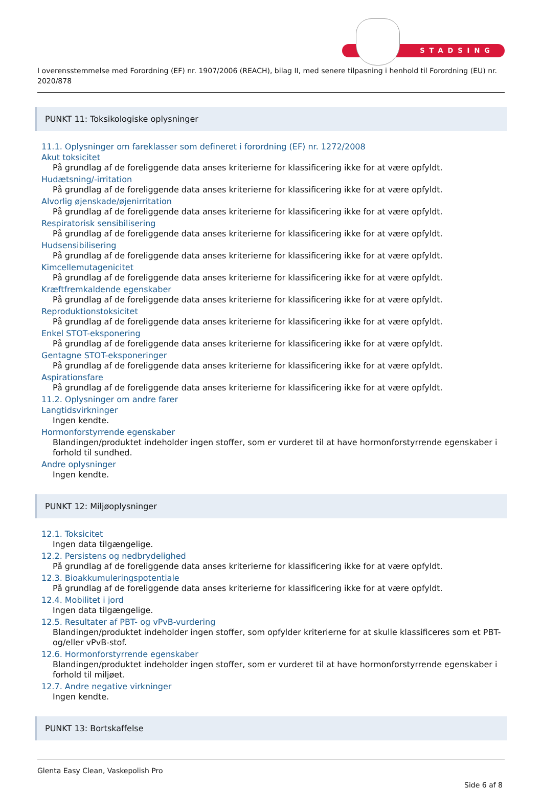STADSING
I overensstemmelse med Forordning (EF) nr. 1907/2006 (REACH), bilag II, med senere tilpasning i henhold til Forordning (EU) nr. 2020/878
PUNKT 11: Toksikologiske oplysninger
11.1. Oplysninger om fareklasser som defineret i forordning (EF) nr. 1272/2008
Akut toksicitet
På grundlag af de foreliggende data anses kriterierne for klassificering ikke for at være opfyldt.
Hudætsning/-irritation
På grundlag af de foreliggende data anses kriterierne for klassificering ikke for at være opfyldt.
Alvorlig øjenskade/øjenirritation
På grundlag af de foreliggende data anses kriterierne for klassificering ikke for at være opfyldt.
Respiratorisk sensibilisering
På grundlag af de foreliggende data anses kriterierne for klassificering ikke for at være opfyldt.
Hudsensibilisering
På grundlag af de foreliggende data anses kriterierne for klassificering ikke for at være opfyldt.
Kimcellemutagenicitet
På grundlag af de foreliggende data anses kriterierne for klassificering ikke for at være opfyldt.
Kræftfremkaldende egenskaber
På grundlag af de foreliggende data anses kriterierne for klassificering ikke for at være opfyldt.
Reproduktionstoksicitet
På grundlag af de foreliggende data anses kriterierne for klassificering ikke for at være opfyldt.
Enkel STOT-eksponering
På grundlag af de foreliggende data anses kriterierne for klassificering ikke for at være opfyldt.
Gentagne STOT-eksponeringer
På grundlag af de foreliggende data anses kriterierne for klassificering ikke for at være opfyldt.
Aspirationsfare
På grundlag af de foreliggende data anses kriterierne for klassificering ikke for at være opfyldt.
11.2. Oplysninger om andre farer
Langtidsvirkninger
Ingen kendte.
Hormonforstyrrende egenskaber
Blandingen/produktet indeholder ingen stoffer, som er vurderet til at have hormonforstyrrende egenskaber i forhold til sundhed.
Andre oplysninger
Ingen kendte.
PUNKT 12: Miljøoplysninger
12.1. Toksicitet
Ingen data tilgængelige.
12.2. Persistens og nedbrydelighed
På grundlag af de foreliggende data anses kriterierne for klassificering ikke for at være opfyldt.
12.3. Bioakkumuleringspotentiale
På grundlag af de foreliggende data anses kriterierne for klassificering ikke for at være opfyldt.
12.4. Mobilitet i jord
Ingen data tilgængelige.
12.5. Resultater af PBT- og vPvB-vurdering
Blandingen/produktet indeholder ingen stoffer, som opfylder kriterierne for at skulle klassificeres som et PBT- og/eller vPvB-stof.
12.6. Hormonforstyrrende egenskaber
Blandingen/produktet indeholder ingen stoffer, som er vurderet til at have hormonforstyrrende egenskaber i forhold til miljøet.
12.7. Andre negative virkninger
Ingen kendte.
PUNKT 13: Bortskaffelse
Glenta Easy Clean, Vaskepolish Pro
Side 6 af 8